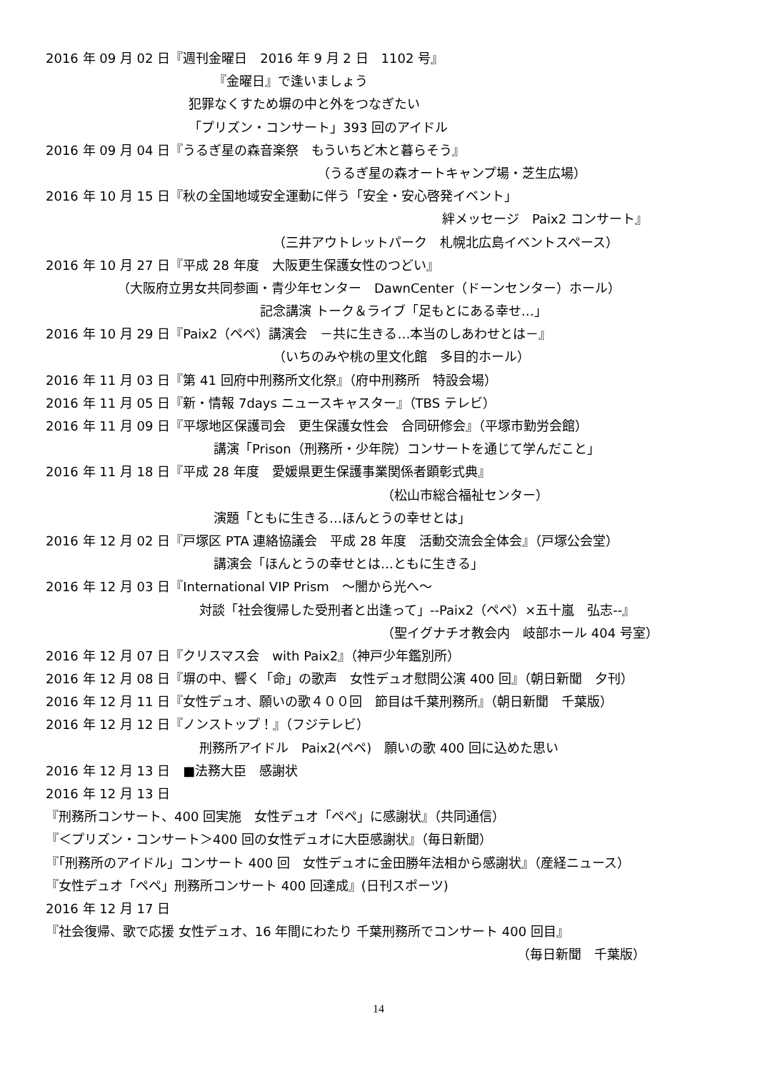2016 年 09 月 02 日『週刊金曜日　2016 年 9 月 2 日　1102 号』
『金曜日』で逢いましょう
犯罪なくすため塀の中と外をつなぎたい
「プリズン・コンサート」393 回のアイドル
2016 年 09 月 04 日『うるぎ星の森音楽祭　もういちど木と暮らそう』
（うるぎ星の森オートキャンプ場・芝生広場）
2016 年 10 月 15 日『秋の全国地域安全運動に伴う「安全・安心啓発イベント」
絆メッセージ　Paix2 コンサート』
（三井アウトレットパーク　札幌北広島イベントスペース）
2016 年 10 月 27 日『平成 28 年度　大阪更生保護女性のつどい』
（大阪府立男女共同参画・青少年センター　DawnCenter（ドーンセンター）ホール）
記念講演 トーク＆ライブ「足もとにある幸せ…」
2016 年 10 月 29 日『Paix2（ペペ）講演会　－共に生きる…本当のしあわせとは－』
（いちのみや桃の里文化館　多目的ホール）
2016 年 11 月 03 日『第 41 回府中刑務所文化祭』（府中刑務所　特設会場）
2016 年 11 月 05 日『新・情報 7days ニュースキャスター』（TBS テレビ）
2016 年 11 月 09 日『平塚地区保護司会　更生保護女性会　合同研修会』（平塚市勤労会館）
講演「Prison（刑務所・少年院）コンサートを通じて学んだこと」
2016 年 11 月 18 日『平成 28 年度　愛媛県更生保護事業関係者顕彰式典』
（松山市総合福祉センター）
演題「ともに生きる…ほんとうの幸せとは」
2016 年 12 月 02 日『戸塚区 PTA 連絡協議会　平成 28 年度　活動交流会全体会』（戸塚公会堂）
講演会「ほんとうの幸せとは…ともに生きる」
2016 年 12 月 03 日『International VIP Prism　～闇から光へ～
対談「社会復帰した受刑者と出逢って」--Paix2（ペペ）×五十嵐　弘志--』
（聖イグナチオ教会内　岐部ホール 404 号室）
2016 年 12 月 07 日『クリスマス会　with Paix2』（神戸少年鑑別所）
2016 年 12 月 08 日『塀の中、響く「命」の歌声　女性デュオ慰問公演 400 回』（朝日新聞　夕刊）
2016 年 12 月 11 日『女性デュオ、願いの歌４００回　節目は千葉刑務所』（朝日新聞　千葉版）
2016 年 12 月 12 日『ノンストップ！』（フジテレビ）
刑務所アイドル　Paix2(ペペ)　願いの歌 400 回に込めた思い
2016 年 12 月 13 日　■法務大臣　感謝状
2016 年 12 月 13 日
『刑務所コンサート、400 回実施　女性デュオ「ペペ」に感謝状』（共同通信）
『＜プリズン・コンサート＞400 回の女性デュオに大臣感謝状』（毎日新聞）
『「刑務所のアイドル」コンサート 400 回　女性デュオに金田勝年法相から感謝状』（産経ニュース）
『女性デュオ「ペペ」刑務所コンサート 400 回達成』(日刊スポーツ)
2016 年 12 月 17 日
『社会復帰、歌で応援 女性デュオ、16 年間にわたり 千葉刑務所でコンサート 400 回目』
（毎日新聞　千葉版）
14